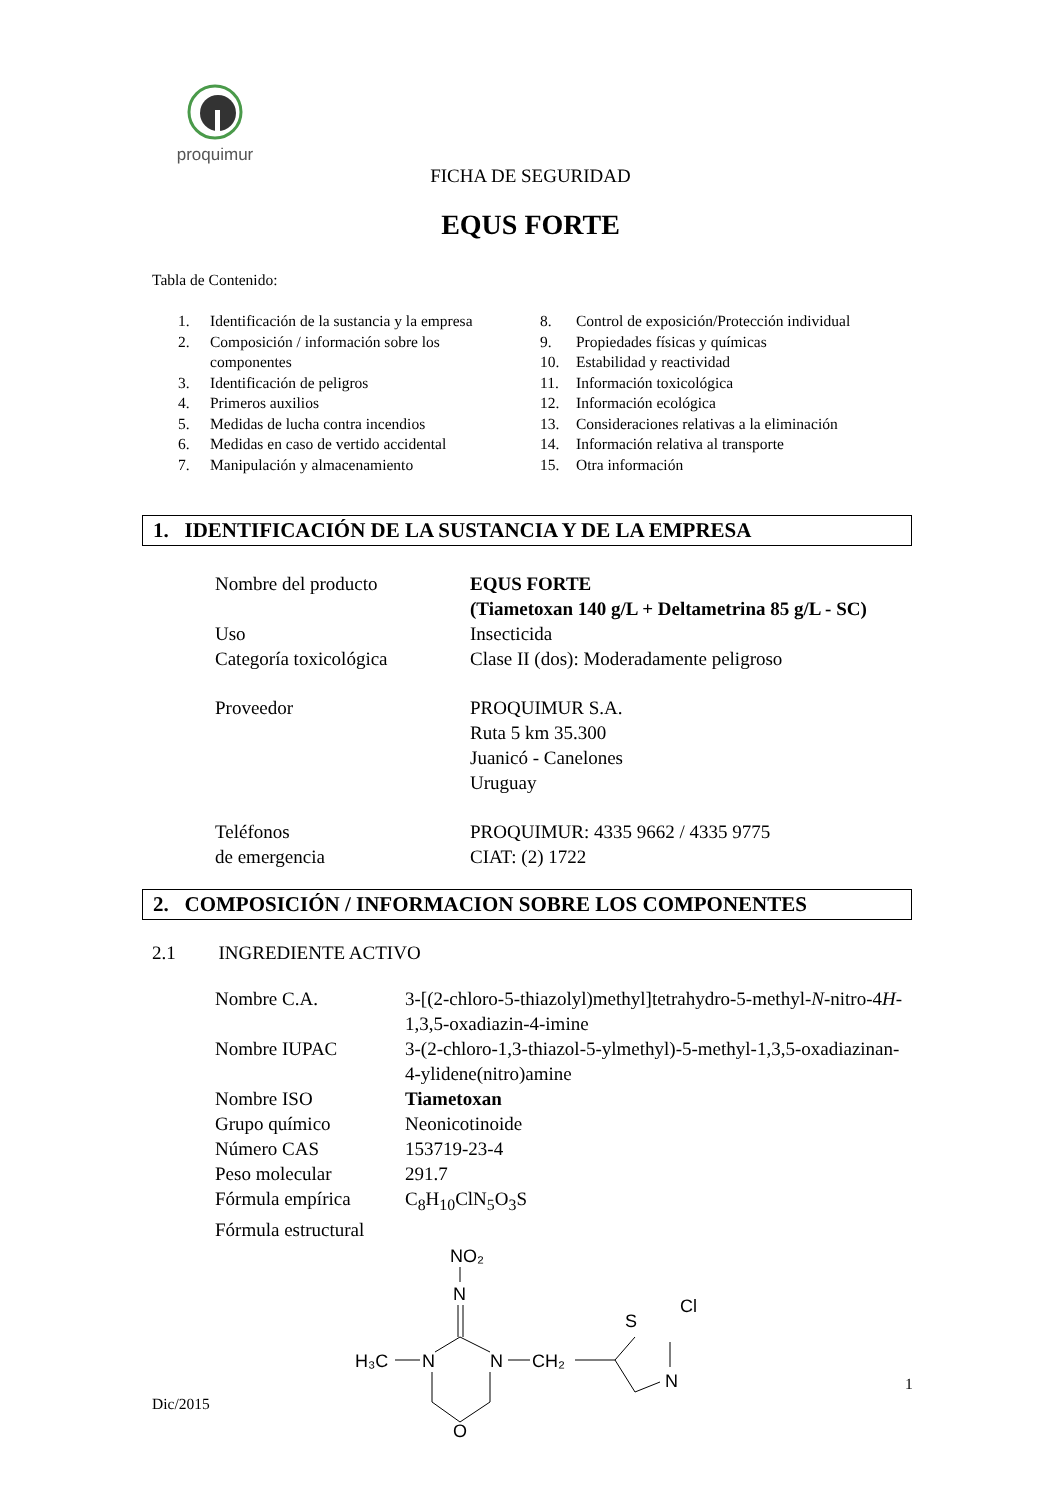proquimur
FICHA DE SEGURIDAD
EQUS FORTE
Tabla de Contenido:
| 1. | Identificación de la sustancia y la empresa | 8. | Control de exposición/Protección individual |
| 2. | Composición / información sobre los componentes | 9. 10. | Propiedades físicas y químicas Estabilidad y reactividad |
| 3. | Identificación de peligros | 11. | Información toxicológica |
| 4. | Primeros auxilios | 12. | Información ecológica |
| 5. | Medidas de lucha contra incendios | 13. | Consideraciones relativas a la eliminación |
| 6. | Medidas en caso de vertido accidental | 14. | Información relativa al transporte |
| 7. | Manipulación y almacenamiento | 15. | Otra información |
1. IDENTIFICACIÓN DE LA SUSTANCIA Y DE LA EMPRESA
| Nombre del producto | EQUS FORTE (Tiametoxan 140 g/L + Deltametrina 85 g/L - SC) |
| Uso | Insecticida |
| Categoría toxicológica | Clase II (dos): Moderadamente peligroso |
| Proveedor | PROQUIMUR S.A. Ruta 5 km 35.300 Juanicó - Canelones Uruguay |
| Teléfonos de emergencia | PROQUIMUR: 4335 9662 / 4335 9775 CIAT: (2) 1722 |
2. COMPOSICIÓN / INFORMACION SOBRE LOS COMPONENTES
2.1 INGREDIENTE ACTIVO
| Nombre C.A. | 3-[(2-chloro-5-thiazolyl)methyl]tetrahydro-5-methyl- N -nitro-4 H -1,3,5-oxadiazin-4-imine |
| Nombre IUPAC | 3-(2-chloro-1,3-thiazol-5-ylmethyl)-5-methyl-1,3,5-oxadiazinan-4-ylidene(nitro)amine |
| Nombre ISO | Tiametoxan |
| Grupo químico | Neonicotinoide |
| Número CAS | 153719-23-4 |
| Peso molecular | 291.7 |
| Fórmula empírica | C<sub>8</sub>H<sub>10</sub>ClN<sub>5</sub>O<sub>3</sub>S |
| Fórmula estructural | |
NO₂
N
H₃C
N
N
CH₂
O
S
Cl
N
Dic/2015
1